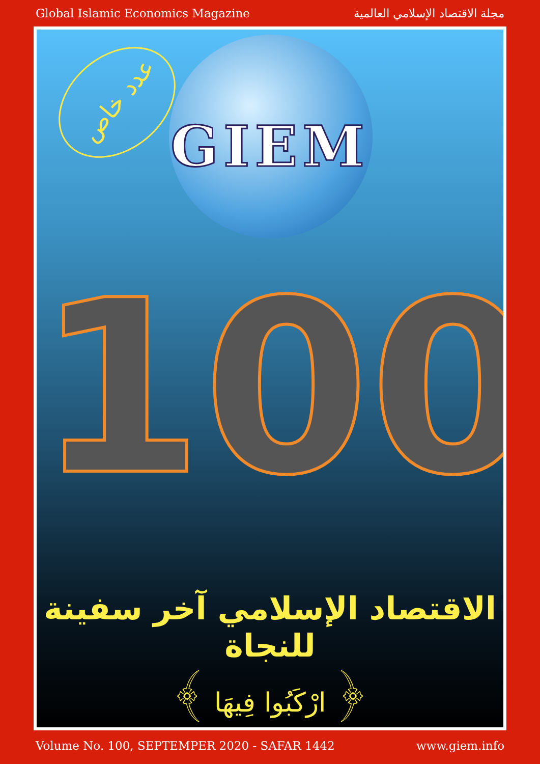Global Islamic Economics Magazine مجلة الاقتصاد الإسلامي العالمية
عدد خاص
GIEM
100
الاقتصاد الإسلامي آخر سفينة للنجاة
﴿ ارْكَبُوا فِيهَا ﴾
Volume No. 100, SEPTEMPER 2020 - SAFAR 1442 www.giem.info